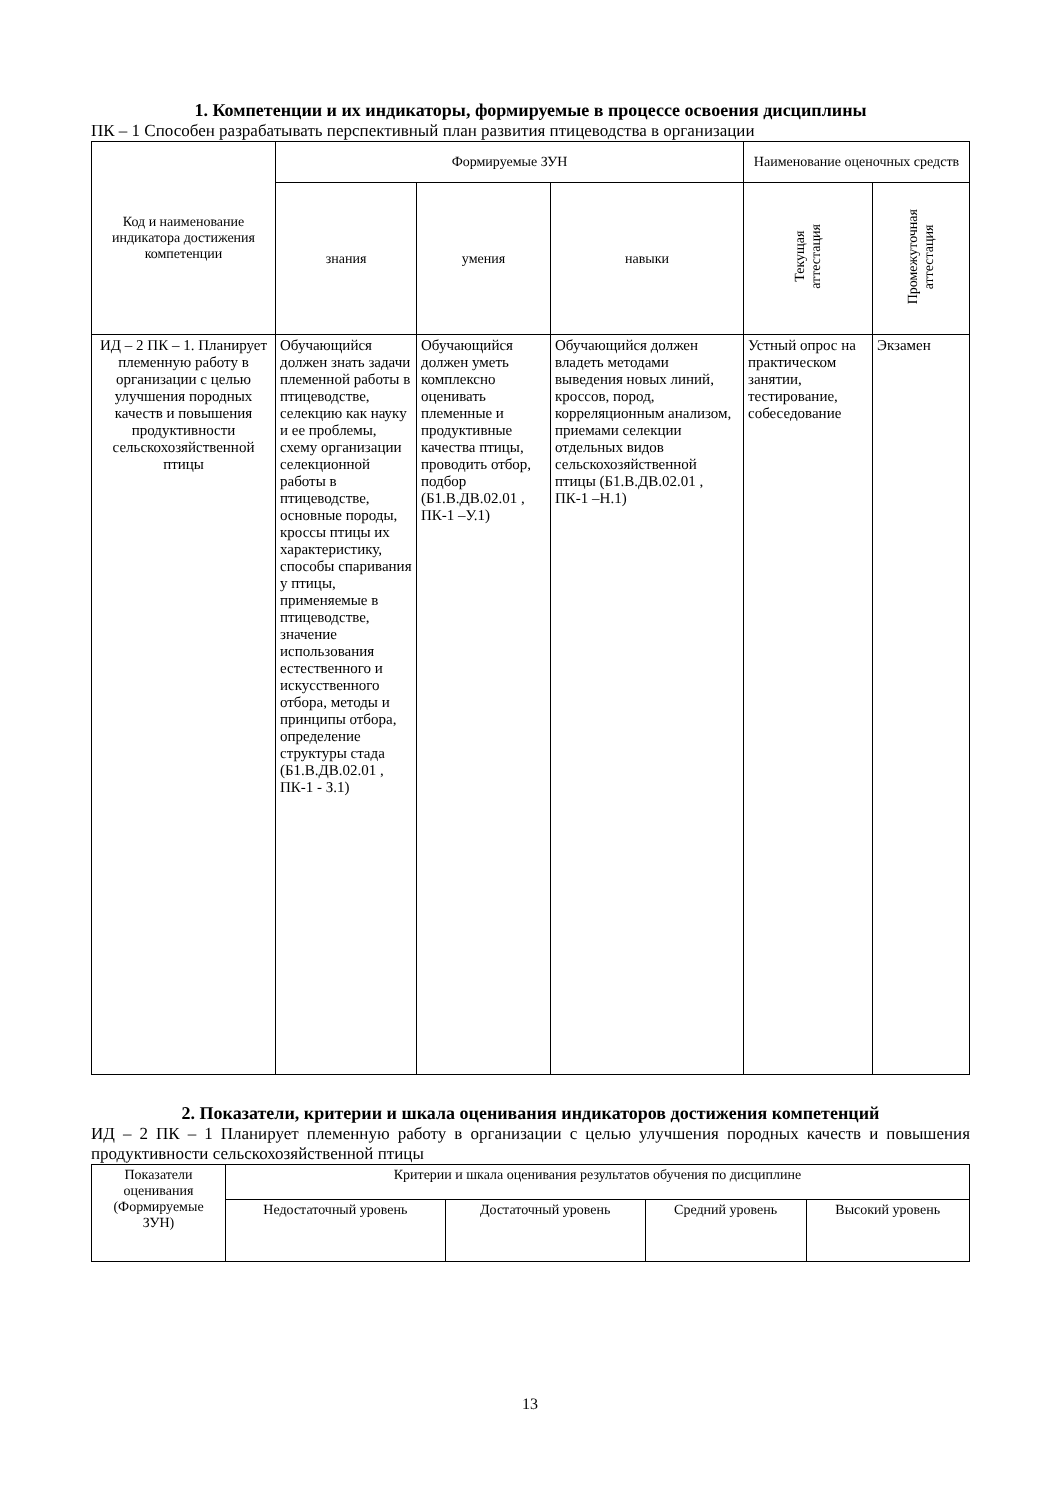1. Компетенции и их индикаторы, формируемые в процессе освоения дисциплины
ПК – 1 Способен разрабатывать перспективный план развития птицеводства в организации
| Код и наименование индикатора достижения компетенции | Формируемые ЗУН | | | Наименование оценочных средств | |
| --- | --- | --- | --- | --- | --- |
| | знания | умения | навыки | Текущая аттестация | Промежуточная аттестация |
| ИД – 2 ПК – 1. Планирует племенную работу в организации с целью улучшения породных качеств и повышения продуктивности сельскохозяйственной птицы | Обучающийся должен знать задачи племенной работы в птицеводстве, селекцию как науку и ее проблемы, схему организации селекционной работы в птицеводстве, основные породы, кроссы птицы их характеристику, способы спаривания у птицы, применяемые в птицеводстве, значение использования естественного и искусственного отбора, методы и принципы отбора, определение структуры стада (Б1.В.ДВ.02.01 , ПК-1 - З.1) | Обучающийся должен уметь комплексно оценивать племенные и продуктивные качества птицы, проводить отбор, подбор (Б1.В.ДВ.02.01 , ПК-1 –У.1) | Обучающийся должен владеть методами выведения новых линий, кроссов, пород, корреляционным анализом, приемами селекции отдельных видов сельскохозяйственной птицы (Б1.В.ДВ.02.01 , ПК-1 –Н.1) | Устный опрос на практическом занятии, тестирование, собеседование | Экзамен |
2. Показатели, критерии и шкала оценивания индикаторов достижения компетенций
ИД – 2 ПК – 1 Планирует племенную работу в организации с целью улучшения породных качеств и повышения продуктивности сельскохозяйственной птицы
| Показатели оценивания (Формируемые ЗУН) | Критерии и шкала оценивания результатов обучения по дисциплине | | | |
| --- | --- | --- | --- | --- |
| | Недостаточный уровень | Достаточный уровень | Средний уровень | Высокий уровень |
13